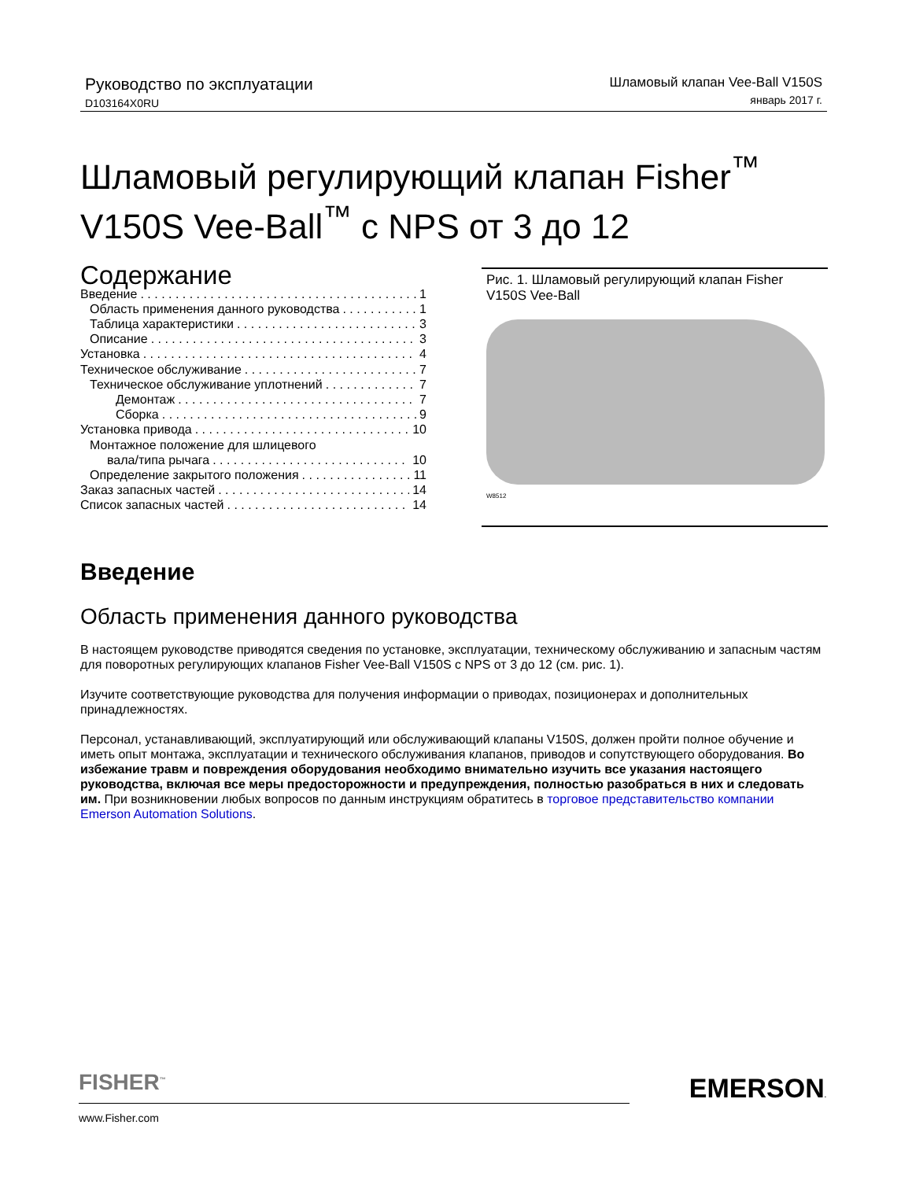Руководство по эксплуатации
D103164X0RU
Шламовый клапан Vee-Ball V150S
январь 2017 г.
Шламовый регулирующий клапан Fisher<sup>™</sup>
V150S Vee-Ball<sup>™</sup> с NPS от 3 до 12
Содержание
Введение 1
Область применения данного руководства 1
Таблица характеристики 3
Описание 3
Установка 4
Техническое обслуживание 7
Техническое обслуживание уплотнений 7
Демонтаж 7
Сборка 9
Установка привода 10
Монтажное положение для шлицевого
вала/типа рычага 10
Определение закрытого положения 11
Заказ запасных частей 14
Список запасных частей 14
Рис. 1. Шламовый регулирующий клапан Fisher V150S Vee-Ball
W8512
Введение
Область применения данного руководства
В настоящем руководстве приводятся сведения по установке, эксплуатации, техническому обслуживанию и запасным частям для поворотных регулирующих клапанов Fisher Vee-Ball V150S с NPS от 3 до 12 (см. рис. 1).
Изучите соответствующие руководства для получения информации о приводах, позиционерах и дополнительных принадлежностях.
Персонал, устанавливающий, эксплуатирующий или обслуживающий клапаны V150S, должен пройти полное обучение и иметь опыт монтажа, эксплуатации и технического обслуживания клапанов, приводов и сопутствующего оборудования. Во избежание травм и повреждения оборудования необходимо внимательно изучить все указания настоящего руководства, включая все меры предосторожности и предупреждения, полностью разобраться в них и следовать им. При возникновении любых вопросов по данным инструкциям обратитесь в торговое представительство компании Emerson Automation Solutions.
FISHER<sup>™</sup>
EMERSON.
www.Fisher.com